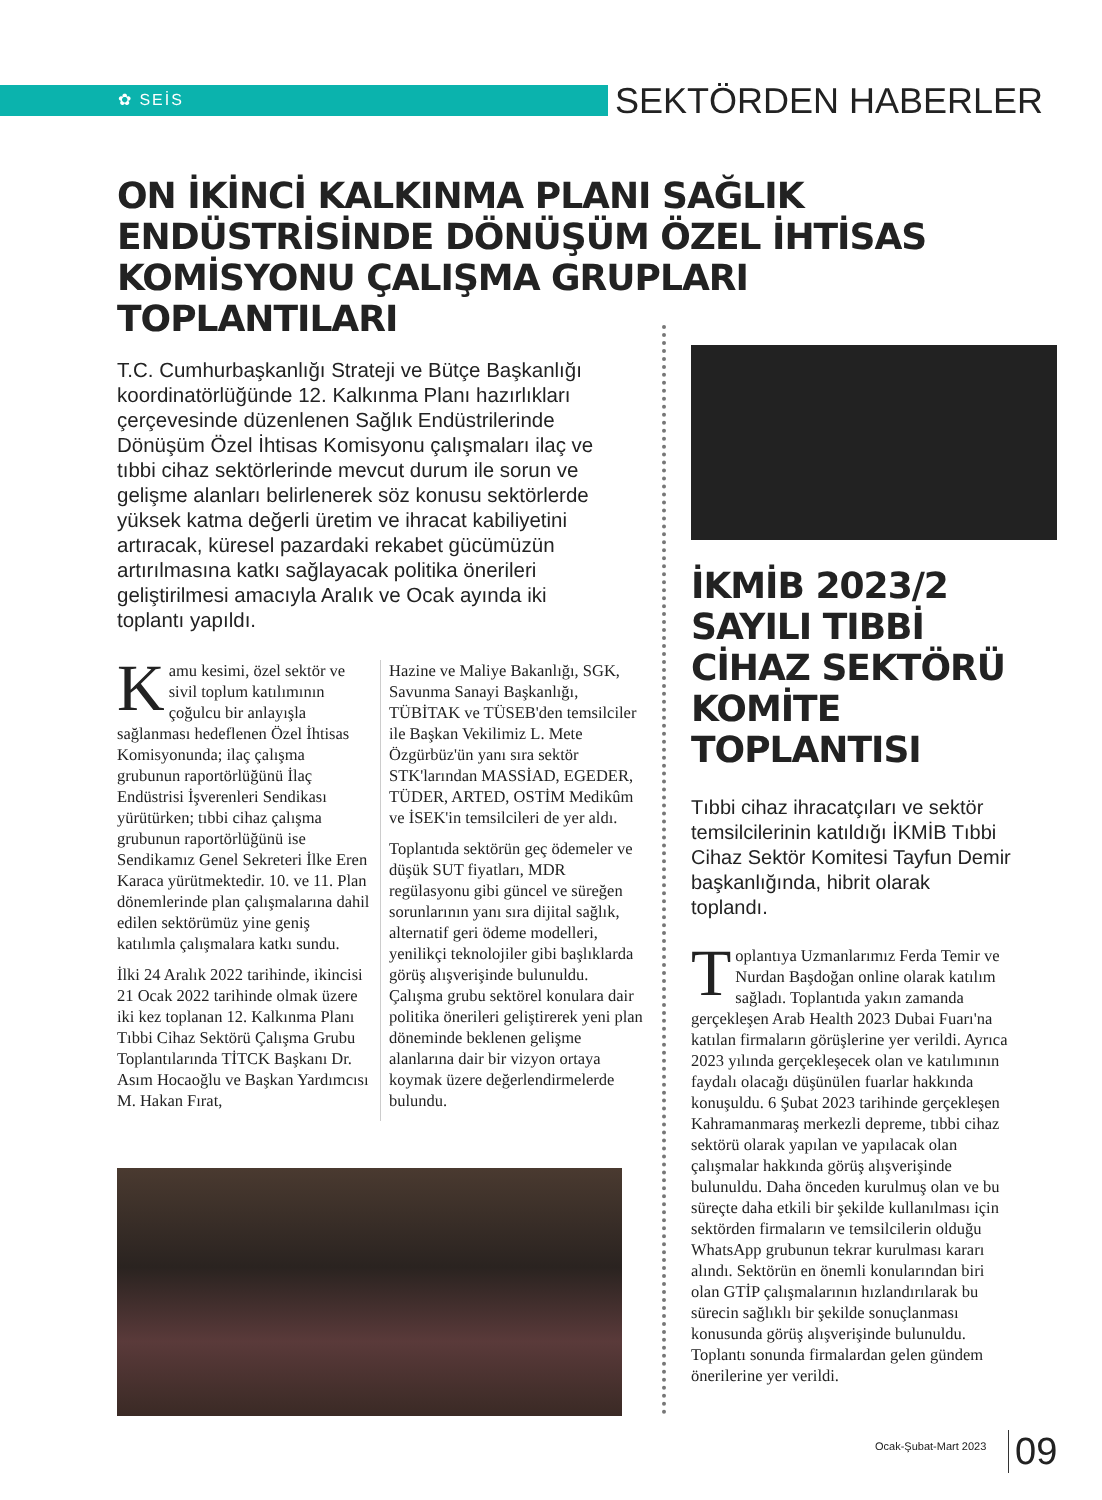✿ SEİS SEKTÖRDEN HABERLER
ON İKİNCİ KALKINMA PLANI SAĞLIK ENDÜSTRİSİNDE DÖNÜŞÜM ÖZEL İHTİSAS KOMİSYONU ÇALIŞMA GRUPLARI TOPLANTILARI
T.C. Cumhurbaşkanlığı Strateji ve Bütçe Başkanlığı koordinatörlüğünde 12. Kalkınma Planı hazırlıkları çerçevesinde düzenlenen Sağlık Endüstrilerinde Dönüşüm Özel İhtisas Komisyonu çalışmaları ilaç ve tıbbi cihaz sektörlerinde mevcut durum ile sorun ve gelişme alanları belirlenerek söz konusu sektörlerde yüksek katma değerli üretim ve ihracat kabiliyetini artıracak, küresel pazardaki rekabet gücümüzün artırılmasına katkı sağlayacak politika önerileri geliştirilmesi amacıyla Aralık ve Ocak ayında iki toplantı yapıldı.
Kamu kesimi, özel sektör ve sivil toplum katılımının çoğulcu bir anlayışla sağlanması hedeflenen Özel İhtisas Komisyonunda; ilaç çalışma grubunun raportörlüğünü İlaç Endüstrisi İşverenleri Sendikası yürütürken; tıbbi cihaz çalışma grubunun raportörlüğünü ise Sendikamız Genel Sekreteri İlke Eren Karaca yürütmektedir. 10. ve 11. Plan dönemlerinde plan çalışmalarına dahil edilen sektörümüz yine geniş katılımla çalışmalara katkı sundu.
İlki 24 Aralık 2022 tarihinde, ikincisi 21 Ocak 2022 tarihinde olmak üzere iki kez toplanan 12. Kalkınma Planı Tıbbi Cihaz Sektörü Çalışma Grubu Toplantılarında TİTCK Başkanı Dr. Asım Hocaoğlu ve Başkan Yardımcısı M. Hakan Fırat,
Hazine ve Maliye Bakanlığı, SGK, Savunma Sanayi Başkanlığı, TÜBİTAK ve TÜSEB'den temsilciler ile Başkan Vekilimiz L. Mete Özgürbüz'ün yanı sıra sektör STK'larından MASSİAD, EGEDER, TÜDER, ARTED, OSTİM Medikûm ve İSEK'in temsilcileri de yer aldı.
Toplantıda sektörün geç ödemeler ve düşük SUT fiyatları, MDR regülasyonu gibi güncel ve süreğen sorunlarının yanı sıra dijital sağlık, alternatif geri ödeme modelleri, yenilikçi teknolojiler gibi başlıklarda görüş alışverişinde bulunuldu. Çalışma grubu sektörel konulara dair politika önerileri geliştirerek yeni plan döneminde beklenen gelişme alanlarına dair bir vizyon ortaya koymak üzere değerlendirmelerde bulundu.
İKMİB 2023/2 SAYILI TIBBİ CİHAZ SEKTÖRÜ KOMİTE TOPLANTISI
Tıbbi cihaz ihracatçıları ve sektör temsilcilerinin katıldığı İKMİB Tıbbi Cihaz Sektör Komitesi Tayfun Demir başkanlığında, hibrit olarak toplandı.
Toplantıya Uzmanlarımız Ferda Temir ve Nurdan Başdoğan online olarak katılım sağladı. Toplantıda yakın zamanda gerçekleşen Arab Health 2023 Dubai Fuarı'na katılan firmaların görüşlerine yer verildi. Ayrıca 2023 yılında gerçekleşecek olan ve katılımının faydalı olacağı düşünülen fuarlar hakkında konuşuldu. 6 Şubat 2023 tarihinde gerçekleşen Kahramanmaraş merkezli depreme, tıbbi cihaz sektörü olarak yapılan ve yapılacak olan çalışmalar hakkında görüş alışverişinde bulunuldu. Daha önceden kurulmuş olan ve bu süreçte daha etkili bir şekilde kullanılması için sektörden firmaların ve temsilcilerin olduğu WhatsApp grubunun tekrar kurulması kararı alındı. Sektörün en önemli konularından biri olan GTİP çalışmalarının hızlandırılarak bu sürecin sağlıklı bir şekilde sonuçlanması konusunda görüş alışverişinde bulunuldu. Toplantı sonunda firmalardan gelen gündem önerilerine yer verildi.
Ocak-Şubat-Mart 2023 09